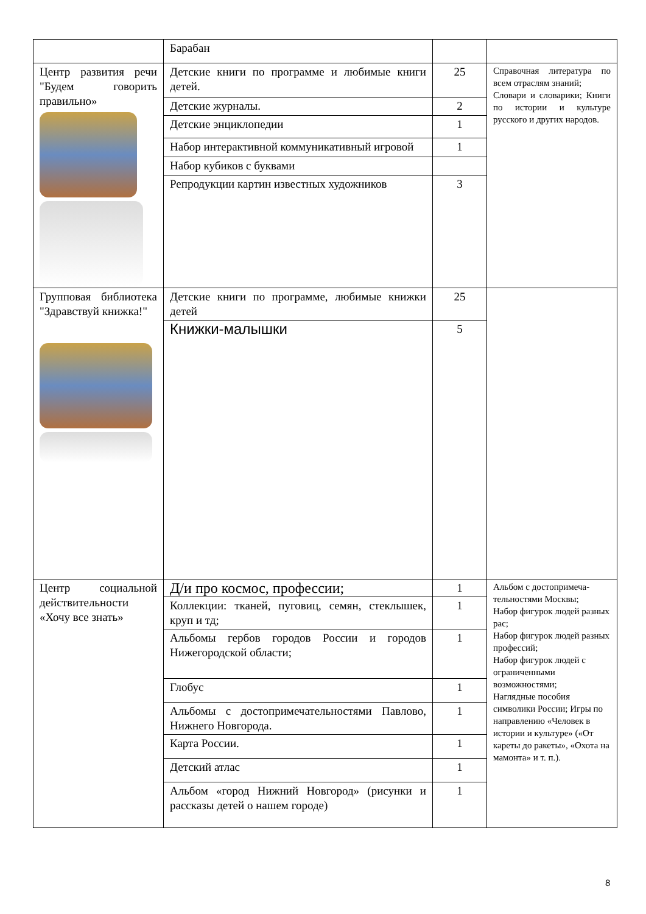| | Барабан | | |
| Центр развития речи "Будем говорить правильно» | Детские книги по программе и любимые книги детей. | 25 | Справочная литература по всем отраслям знаний; Словари и словарики; Книги по истории и культуре русского и других народов. |
| | Детские журналы. | 2 | |
| | Детские энциклопедии | 1 | |
| | Набор интерактивной коммуникативный игровой | 1 | |
| | Набор кубиков с буквами | | |
| | Репродукции картин известных художников | 3 | |
| Групповая библиотека "Здравствуй книжка!" | Детские книги по программе, любимые книжки детей | 25 | |
| | Книжки-малышки | 5 | |
| Центр социальной действительности «Хочу все знать» | Д/и про космос, профессии; | 1 | Альбом с достопримеча-тельностями Москвы; Набор фигурок людей разных рас; Набор фигурок людей разных профессий; Набор фигурок людей с ограниченными возможностями; Наглядные пособия символики России; Игры по направлению «Человек в истории и культуре» («От кареты до ракеты», «Охота на мамонта» и т. п.). |
| | Коллекции: тканей, пуговиц, семян, стеклышек, круп и тд; | 1 | |
| | Альбомы гербов городов России и городов Нижегородской области; | 1 | |
| | Глобус | 1 | |
| | Альбомы с достопримечательностями Павлово, Нижнего Новгорода. | 1 | |
| | Карта России. | 1 | |
| | Детский атлас | 1 | |
| | Альбом «город Нижний Новгород» (рисунки и рассказы детей о нашем городе) | 1 | |
8